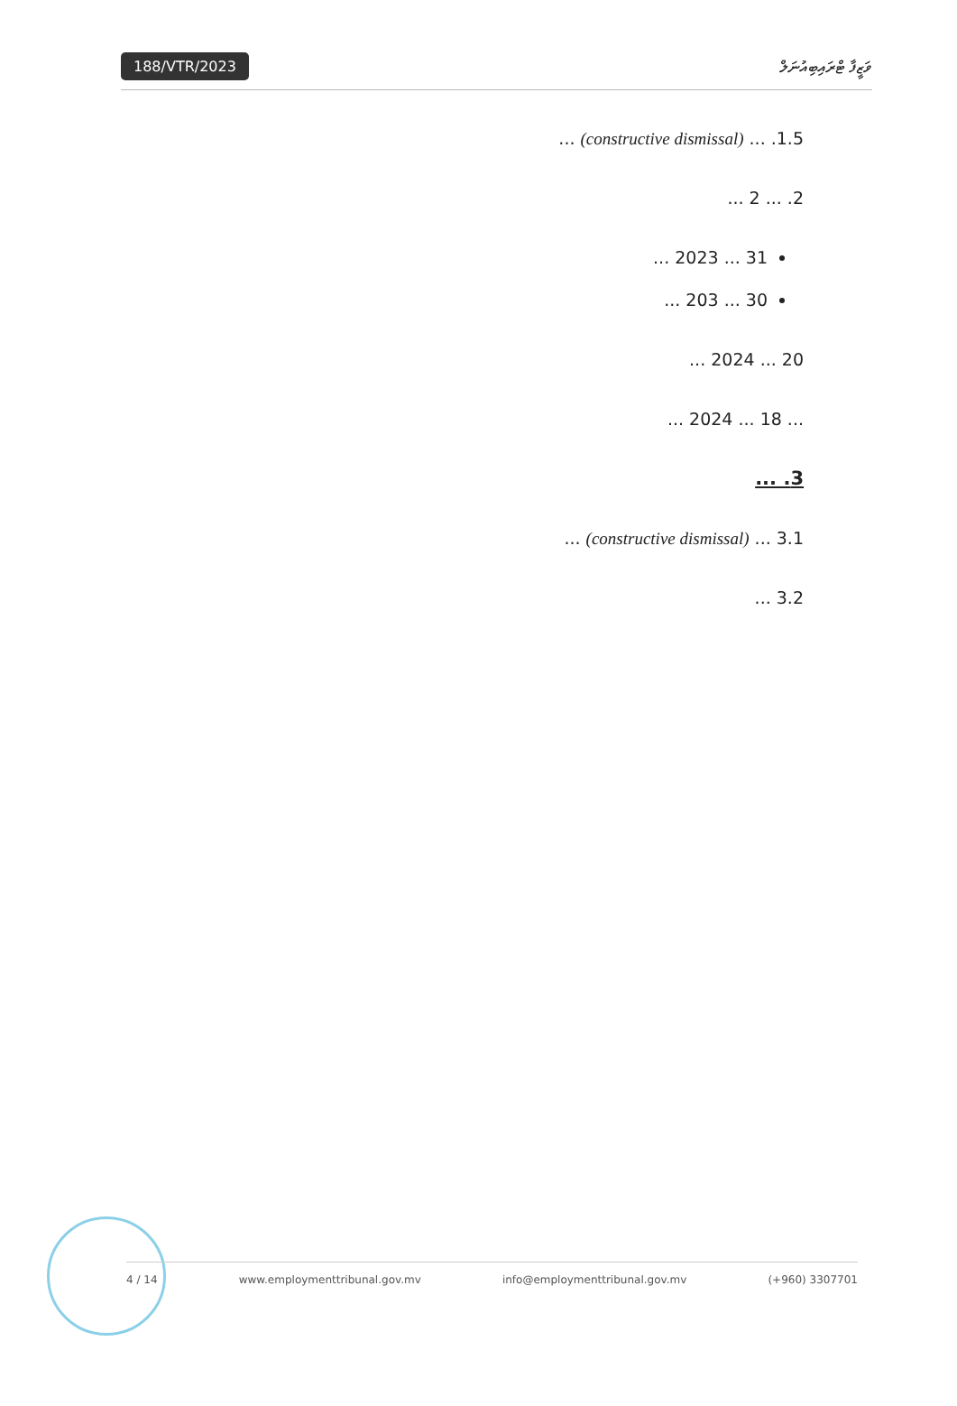188/VTR/2023
ވަޒީފާ ޓްރައިބިއުނަލް
1.5. ... (constructive dismissal) ...
2. ... 2 ...
31 ... 2023 ...
30 ... 203 ...
20 ... 2024 ...
... 18 ... 2024 ...
3. ...
3.1 ... (constructive dismissal) ...
3.2 ...
4 / 14 www.employmenttribunal.gov.mv info@employmenttribunal.gov.mv (+960) 3307701